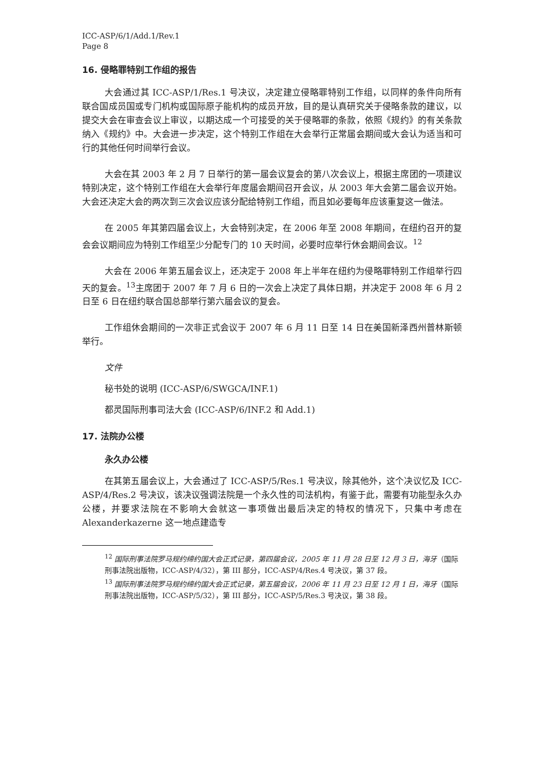ICC-ASP/6/1/Add.1/Rev.1
Page 8
16. 侵略罪特别工作组的报告
大会通过其 ICC-ASP/1/Res.1 号决议，决定建立侵略罪特别工作组，以同样的条件向所有联合国成员国或专门机构或国际原子能机构的成员开放，目的是认真研究关于侵略条款的建议，以提交大会在审查会议上审议，以期达成一个可接受的关于侵略罪的条款，依照《规约》的有关条款纳入《规约》中。大会进一步决定，这个特别工作组在大会举行正常届会期间或大会认为适当和可行的其他任何时间举行会议。
大会在其 2003 年 2 月 7 日举行的第一届会议复会的第八次会议上，根据主席团的一项建议特别决定，这个特别工作组在大会举行年度届会期间召开会议，从 2003 年大会第二届会议开始。大会还决定大会的两次到三次会议应该分配给特别工作组，而且如必要每年应该重复这一做法。
在 2005 年其第四届会议上，大会特别决定，在 2006 年至 2008 年期间，在纽约召开的复会会议期间应为特别工作组至少分配专门的 10 天时间，必要时应举行休会期间会议。<sup>12</sup>
大会在 2006 年第五届会议上，还决定于 2008 年上半年在纽约为侵略罪特别工作组举行四天的复会。<sup>13</sup>主席团于 2007 年 7 月 6 日的一次会上决定了具体日期，并决定于 2008 年 6 月 2 日至 6 日在纽约联合国总部举行第六届会议的复会。
工作组休会期间的一次非正式会议于 2007 年 6 月 11 日至 14 日在美国新泽西州普林斯顿举行。
文件
秘书处的说明 (ICC-ASP/6/SWGCA/INF.1)
都灵国际刑事司法大会 (ICC-ASP/6/INF.2 和 Add.1)
17. 法院办公楼
永久办公楼
在其第五届会议上，大会通过了 ICC-ASP/5/Res.1 号决议，除其他外，这个决议忆及 ICC-ASP/4/Res.2 号决议，该决议强调法院是一个永久性的司法机构，有鉴于此，需要有功能型永久办公楼，并要求法院在不影响大会就这一事项做出最后决定的特权的情况下，只集中考虑在 Alexanderkazerne 这一地点建造专
<sup>12</sup> 国际刑事法院罗马规约缔约国大会正式记录，第四届会议，2005 年 11 月 28 日至 12 月 3 日，海牙（国际刑事法院出版物，ICC-ASP/4/32），第 III 部分，ICC-ASP/4/Res.4 号决议，第 37 段。
<sup>13</sup> 国际刑事法院罗马规约缔约国大会正式记录，第五届会议，2006 年 11 月 23 日至 12 月 1 日，海牙（国际刑事法院出版物，ICC-ASP/5/32），第 III 部分，ICC-ASP/5/Res.3 号决议，第 38 段。